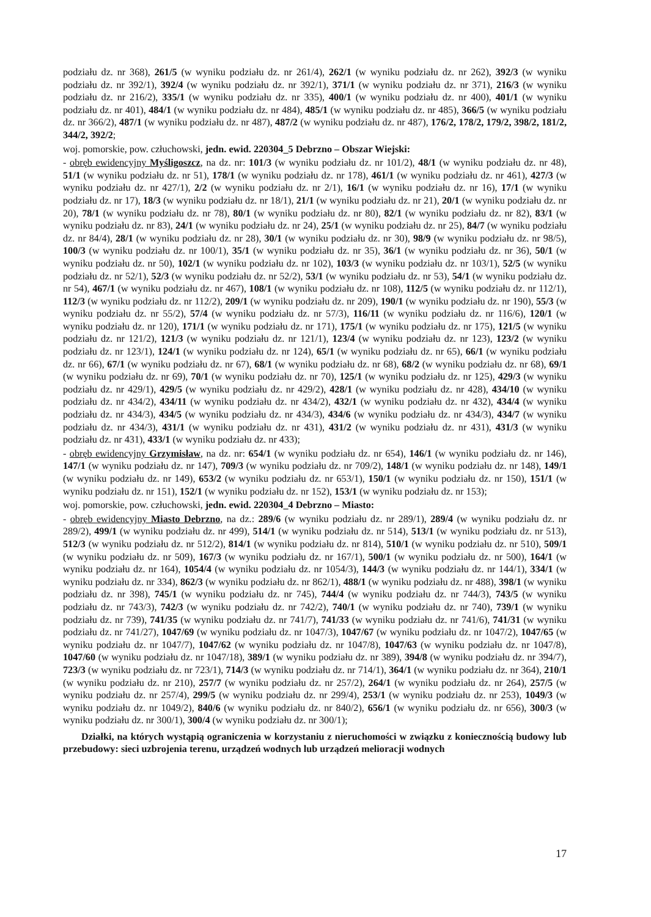podziału dz. nr 368), 261/5 (w wyniku podziału dz. nr 261/4), 262/1 (w wyniku podziału dz. nr 262), 392/3 (w wyniku podziału dz. nr 392/1), 392/4 (w wyniku podziału dz. nr 392/1), 371/1 (w wyniku podziału dz. nr 371), 216/3 (w wyniku podziału dz. nr 216/2), 335/1 (w wyniku podziału dz. nr 335), 400/1 (w wyniku podziału dz. nr 400), 401/1 (w wyniku podziału dz. nr 401), 484/1 (w wyniku podziału dz. nr 484), 485/1 (w wyniku podziału dz. nr 485), 366/5 (w wyniku podziału dz. nr 366/2), 487/1 (w wyniku podziału dz. nr 487), 487/2 (w wyniku podziału dz. nr 487), 176/2, 178/2, 179/2, 398/2, 181/2, 344/2, 392/2;
woj. pomorskie, pow. człuchowski, jedn. ewid. 220304_5 Debrzno – Obszar Wiejski:
- obręb ewidencyjny Myśligoszcz, na dz. nr: 101/3 (w wyniku podziału dz. nr 101/2), 48/1 (w wyniku podziału dz. nr 48), 51/1 (w wyniku podziału dz. nr 51), 178/1 (w wyniku podziału dz. nr 178), 461/1 (w wyniku podziału dz. nr 461), 427/3 (w wyniku podziału dz. nr 427/1), 2/2 (w wyniku podziału dz. nr 2/1), 16/1 (w wyniku podziału dz. nr 16), 17/1 (w wyniku podziału dz. nr 17), 18/3 (w wyniku podziału dz. nr 18/1), 21/1 (w wyniku podziału dz. nr 21), 20/1 (w wyniku podziału dz. nr 20), 78/1 (w wyniku podziału dz. nr 78), 80/1 (w wyniku podziału dz. nr 80), 82/1 (w wyniku podziału dz. nr 82), 83/1 (w wyniku podziału dz. nr 83), 24/1 (w wyniku podziału dz. nr 24), 25/1 (w wyniku podziału dz. nr 25), 84/7 (w wyniku podziału dz. nr 84/4), 28/1 (w wyniku podziału dz. nr 28), 30/1 (w wyniku podziału dz. nr 30), 98/9 (w wyniku podziału dz. nr 98/5), 100/3 (w wyniku podziału dz. nr 100/1), 35/1 (w wyniku podziału dz. nr 35), 36/1 (w wyniku podziału dz. nr 36), 50/1 (w wyniku podziału dz. nr 50), 102/1 (w wyniku podziału dz. nr 102), 103/3 (w wyniku podziału dz. nr 103/1), 52/5 (w wyniku podziału dz. nr 52/1), 52/3 (w wyniku podziału dz. nr 52/2), 53/1 (w wyniku podziału dz. nr 53), 54/1 (w wyniku podziału dz. nr 54), 467/1 (w wyniku podziału dz. nr 467), 108/1 (w wyniku podziału dz. nr 108), 112/5 (w wyniku podziału dz. nr 112/1), 112/3 (w wyniku podziału dz. nr 112/2), 209/1 (w wyniku podziału dz. nr 209), 190/1 (w wyniku podziału dz. nr 190), 55/3 (w wyniku podziału dz. nr 55/2), 57/4 (w wyniku podziału dz. nr 57/3), 116/11 (w wyniku podziału dz. nr 116/6), 120/1 (w wyniku podziału dz. nr 120), 171/1 (w wyniku podziału dz. nr 171), 175/1 (w wyniku podziału dz. nr 175), 121/5 (w wyniku podziału dz. nr 121/2), 121/3 (w wyniku podziału dz. nr 121/1), 123/4 (w wyniku podziału dz. nr 123), 123/2 (w wyniku podziału dz. nr 123/1), 124/1 (w wyniku podziału dz. nr 124), 65/1 (w wyniku podziału dz. nr 65), 66/1 (w wyniku podziału dz. nr 66), 67/1 (w wyniku podziału dz. nr 67), 68/1 (w wyniku podziału dz. nr 68), 68/2 (w wyniku podziału dz. nr 68), 69/1 (w wyniku podziału dz. nr 69), 70/1 (w wyniku podziału dz. nr 70), 125/1 (w wyniku podziału dz. nr 125), 429/3 (w wyniku podziału dz. nr 429/1), 429/5 (w wyniku podziału dz. nr 429/2), 428/1 (w wyniku podziału dz. nr 428), 434/10 (w wyniku podziału dz. nr 434/2), 434/11 (w wyniku podziału dz. nr 434/2), 432/1 (w wyniku podziału dz. nr 432), 434/4 (w wyniku podziału dz. nr 434/3), 434/5 (w wyniku podziału dz. nr 434/3), 434/6 (w wyniku podziału dz. nr 434/3), 434/7 (w wyniku podziału dz. nr 434/3), 431/1 (w wyniku podziału dz. nr 431), 431/2 (w wyniku podziału dz. nr 431), 431/3 (w wyniku podziału dz. nr 431), 433/1 (w wyniku podziału dz. nr 433);
- obręb ewidencyjny Grzymisław, na dz. nr: 654/1 (w wyniku podziału dz. nr 654), 146/1 (w wyniku podziału dz. nr 146), 147/1 (w wyniku podziału dz. nr 147), 709/3 (w wyniku podziału dz. nr 709/2), 148/1 (w wyniku podziału dz. nr 148), 149/1 (w wyniku podziału dz. nr 149), 653/2 (w wyniku podziału dz. nr 653/1), 150/1 (w wyniku podziału dz. nr 150), 151/1 (w wyniku podziału dz. nr 151), 152/1 (w wyniku podziału dz. nr 152), 153/1 (w wyniku podziału dz. nr 153);
woj. pomorskie, pow. człuchowski, jedn. ewid. 220304_4 Debrzno – Miasto:
- obręb ewidencyjny Miasto Debrzno, na dz.: 289/6 (w wyniku podziału dz. nr 289/1), 289/4 (w wyniku podziału dz. nr 289/2), 499/1 (w wyniku podziału dz. nr 499), 514/1 (w wyniku podziału dz. nr 514), 513/1 (w wyniku podziału dz. nr 513), 512/3 (w wyniku podziału dz. nr 512/2), 814/1 (w wyniku podziału dz. nr 814), 510/1 (w wyniku podziału dz. nr 510), 509/1 (w wyniku podziału dz. nr 509), 167/3 (w wyniku podziału dz. nr 167/1), 500/1 (w wyniku podziału dz. nr 500), 164/1 (w wyniku podziału dz. nr 164), 1054/4 (w wyniku podziału dz. nr 1054/3), 144/3 (w wyniku podziału dz. nr 144/1), 334/1 (w wyniku podziału dz. nr 334), 862/3 (w wyniku podziału dz. nr 862/1), 488/1 (w wyniku podziału dz. nr 488), 398/1 (w wyniku podziału dz. nr 398), 745/1 (w wyniku podziału dz. nr 745), 744/4 (w wyniku podziału dz. nr 744/3), 743/5 (w wyniku podziału dz. nr 743/3), 742/3 (w wyniku podziału dz. nr 742/2), 740/1 (w wyniku podziału dz. nr 740), 739/1 (w wyniku podziału dz. nr 739), 741/35 (w wyniku podziału dz. nr 741/7), 741/33 (w wyniku podziału dz. nr 741/6), 741/31 (w wyniku podziału dz. nr 741/27), 1047/69 (w wyniku podziału dz. nr 1047/3), 1047/67 (w wyniku podziału dz. nr 1047/2), 1047/65 (w wyniku podziału dz. nr 1047/7), 1047/62 (w wyniku podziału dz. nr 1047/8), 1047/63 (w wyniku podziału dz. nr 1047/8), 1047/60 (w wyniku podziału dz. nr 1047/18), 389/1 (w wyniku podziału dz. nr 389), 394/8 (w wyniku podziału dz. nr 394/7), 723/3 (w wyniku podziału dz. nr 723/1), 714/3 (w wyniku podziału dz. nr 714/1), 364/1 (w wyniku podziału dz. nr 364), 210/1 (w wyniku podziału dz. nr 210), 257/7 (w wyniku podziału dz. nr 257/2), 264/1 (w wyniku podziału dz. nr 264), 257/5 (w wyniku podziału dz. nr 257/4), 299/5 (w wyniku podziału dz. nr 299/4), 253/1 (w wyniku podziału dz. nr 253), 1049/3 (w wyniku podziału dz. nr 1049/2), 840/6 (w wyniku podziału dz. nr 840/2), 656/1 (w wyniku podziału dz. nr 656), 300/3 (w wyniku podziału dz. nr 300/1), 300/4 (w wyniku podziału dz. nr 300/1);
Działki, na których wystąpią ograniczenia w korzystaniu z nieruchomości w związku z koniecznością budowy lub przebudowy: sieci uzbrojenia terenu, urządzeń wodnych lub urządzeń melioracji wodnych
17